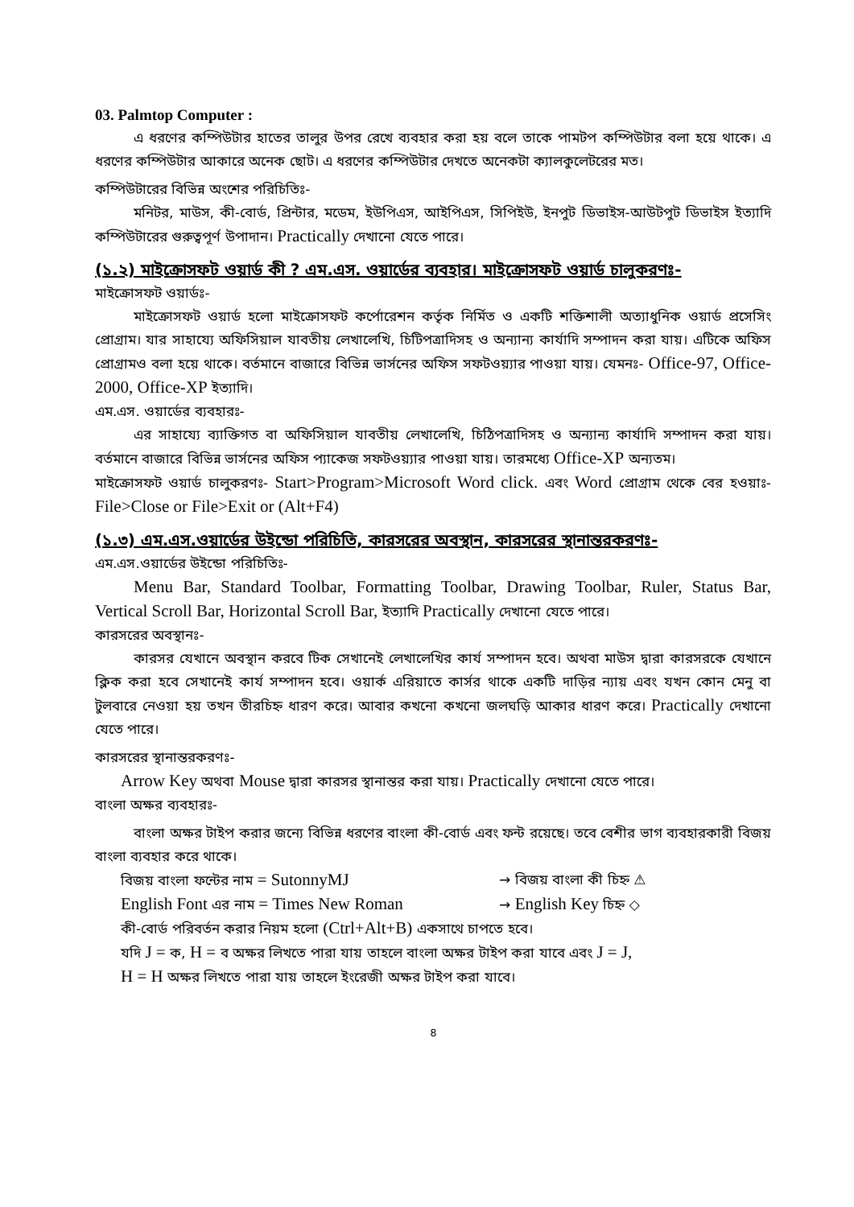03. Palmtop Computer :
এ ধরণের কম্পিউটার হাতের তালুর উপর রেখে ব্যবহার করা হয় বলে তাকে পামটপ কম্পিউটার বলা হয়ে থাকে। এ ধরণের কম্পিউটার আকারে অনেক ছোট। এ ধরণের কম্পিউটার দেখতে অনেকটা ক্যালকুলেটরের মত।
কম্পিউটারের বিভিন্ন অংশের পরিচিতিঃ-
মনিটর, মাউস, কী-বোর্ড, প্রিন্টার, মডেম, ইউপিএস, আইপিএস, সিপিইউ, ইনপুট ডিভাইস-আউটপুট ডিভাইস ইত্যাদি কম্পিউটারের গুরুত্বপূর্ণ উপাদান। Practically দেখানো যেতে পারে।
(১.২) মাইক্রোসফট ওয়ার্ড কী ? এম.এস. ওয়ার্ডের ব্যবহার। মাইক্রোসফট ওয়ার্ড চালুকরণঃ-
মাইক্রোসফট ওয়ার্ডঃ-
মাইক্রোসফট ওয়ার্ড হলো মাইক্রোসফট কর্পোরেশন কর্তৃক নির্মিত ও একটি শক্তিশালী অত্যাধুনিক ওয়ার্ড প্রসেসিং প্রোগ্রাম। যার সাহায্যে অফিসিয়াল যাবতীয় লেখালেখি, চিটিপত্রাদিসহ ও অন্যান্য কার্যাদি সম্পাদন করা যায়। এটিকে অফিস প্রোগ্রামও বলা হয়ে থাকে। বর্তমানে বাজারে বিভিন্ন ভার্সনের অফিস সফটওয়্যার পাওয়া যায়। যেমনঃ- Office-97, Office-2000, Office-XP ইত্যাদি।
এম.এস. ওয়ার্ডের ব্যবহারঃ-
এর সাহায্যে ব্যাক্তিগত বা অফিসিয়াল যাবতীয় লেখালেখি, চিঠিপত্রাদিসহ ও অন্যান্য কার্যাদি সম্পাদন করা যায়। বর্তমানে বাজারে বিভিন্ন ভার্সনের অফিস প্যাকেজ সফটওয়্যার পাওয়া যায়। তারমধ্যে Office-XP অন্যতম।
মাইক্রোসফট ওয়ার্ড চালুকরণঃ- Start>Program>Microsoft Word click. এবং Word প্রোগ্রাম থেকে বের হওয়াঃ- File>Close or File>Exit or (Alt+F4)
(১.৩) এম.এস.ওয়ার্ডের উইন্ডো পরিচিতি, কারসরের অবস্থান, কারসরের স্থানান্তরকরণঃ-
এম.এস.ওয়ার্ডের উইন্ডো পরিচিতিঃ-
Menu Bar, Standard Toolbar, Formatting Toolbar, Drawing Toolbar, Ruler, Status Bar, Vertical Scroll Bar, Horizontal Scroll Bar, ইত্যাদি Practically দেখানো যেতে পারে।
কারসরের অবস্থানঃ-
কারসর যেখানে অবস্থান করবে টিক সেখানেই লেখালেখির কার্য সম্পাদন হবে। অথবা মাউস দ্বারা কারসরকে যেখানে ক্লিক করা হবে সেখানেই কার্য সম্পাদন হবে। ওয়ার্ক এরিয়াতে কার্সর থাকে একটি দাড়ির ন্যায় এবং যখন কোন মেনু বা টুলবারে নেওয়া হয় তখন তীরচিহ্ন ধারণ করে। আবার কখনো কখনো জলঘড়ি আকার ধারণ করে। Practically দেখানো যেতে পারে।
কারসরের স্থানান্তরকরণঃ-
Arrow Key অথবা Mouse দ্বারা কারসর স্থানান্তর করা যায়। Practically দেখানো যেতে পারে।
বাংলা অক্ষর ব্যবহারঃ-
বাংলা অক্ষর টাইপ করার জন্যে বিভিন্ন ধরণের বাংলা কী-বোর্ড এবং ফন্ট রয়েছে। তবে বেশীর ভাগ ব্যবহারকারী বিজয় বাংলা ব্যবহার করে থাকে।
বিজয় বাংলা ফন্টের নাম = SutonnyMJ → বিজয় বাংলা কী চিহ্ন ⚠
English Font এর নাম = Times New Roman → English Key চিহ্ন ◇
কী-বোর্ড পরিবর্তন করার নিয়ম হলো (Ctrl+Alt+B) একসাথে চাপতে হবে।
যদি J = ক, H = ব অক্ষর লিখতে পারা যায় তাহলে বাংলা অক্ষর টাইপ করা যাবে এবং J = J,
H = H অক্ষর লিখতে পারা যায় তাহলে ইংরেজী অক্ষর টাইপ করা যাবে।
৪